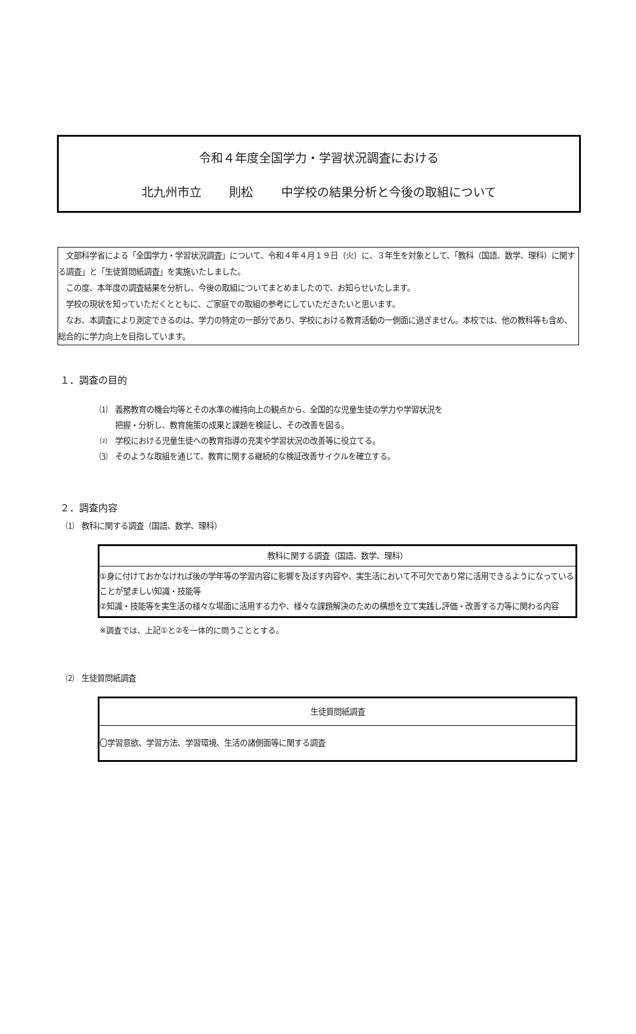令和４年度全国学力・学習状況調査における
北九州市立　　 則松　　 中学校の結果分析と今後の取組について
　文部科学省による「全国学力・学習状況調査」について、令和４年４月１９日（火）に、３年生を対象として、「教科（国語、数学、理科）に関する調査」と「生徒質問紙調査」を実施いたしました。
　この度、本年度の調査結果を分析し、今後の取組についてまとめましたので、お知らせいたします。
　学校の現状を知っていただくとともに、ご家庭での取組の参考にしていただきたいと思います。
　なお、本調査により測定できるのは、学力の特定の一部分であり、学校における教育活動の一側面に過ぎません。本校では、他の教科等も含め、総合的に学力向上を目指しています。
１．調査の目的
⑴　義務教育の機会均等とその水準の維持向上の観点から、全国的な児童生徒の学力や学習状況を
　　把握・分析し、教育施策の成果と課題を検証し、その改善を図る。
⑵　学校における児童生徒への教育指導の充実や学習状況の改善等に役立てる。
⑶　そのような取組を通じて、教育に関する継続的な検証改善サイクルを確立する。
２．調査内容
⑴　教科に関する調査（国語、数学、理科）
| 教科に関する調査（国語、数学、理科） |
| ①身に付けておかなければ後の学年等の学習内容に影響を及ぼす内容や、実生活において不可欠であり常に活用できるようになっていることが望ましい知識・技能等 ②知識・技能等を実生活の様々な場面に活用する力や、様々な課題解決のための構想を立て実践し評価・改善する力等に関わる内容 |
※調査では、上記①と②を一体的に問うこととする。
⑵　生徒質問紙調査
| 生徒質問紙調査 |
| 〇学習意欲、学習方法、学習環境、生活の諸側面等に関する調査 |